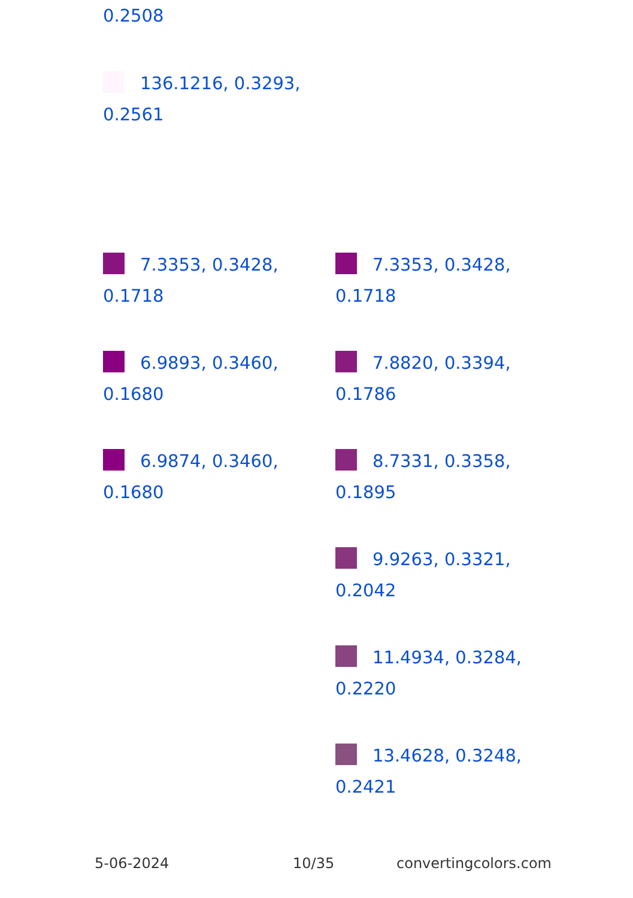0.2508
136.1216, 0.3293, 0.2561
7.3353, 0.3428, 0.1718
7.3353, 0.3428, 0.1718
6.9893, 0.3460, 0.1680
7.8820, 0.3394, 0.1786
6.9874, 0.3460, 0.1680
8.7331, 0.3358, 0.1895
9.9263, 0.3321, 0.2042
11.4934, 0.3284, 0.2220
13.4628, 0.3248, 0.2421
5-06-2024 10/35 convertingcolors.com